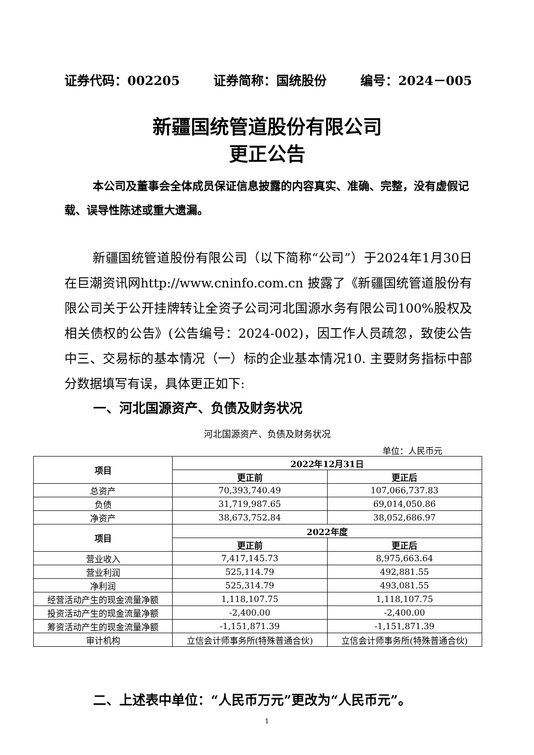证券代码：002205 证券简称：国统股份 编号：2024－005
新疆国统管道股份有限公司
更正公告
本公司及董事会全体成员保证信息披露的内容真实、准确、完整，没有虚假记载、误导性陈述或重大遗漏。
新疆国统管道股份有限公司（以下简称“公司”）于2024年1月30日在巨潮资讯网http://www.cninfo.com.cn 披露了《新疆国统管道股份有限公司关于公开挂牌转让全资子公司河北国源水务有限公司100%股权及相关债权的公告》(公告编号：2024-002)，因工作人员疏忽，致使公告中三、交易标的基本情况（一）标的企业基本情况10. 主要财务指标中部分数据填写有误，具体更正如下:
一、河北国源资产、负债及财务状况
河北国源资产、负债及财务状况
单位：人民币元
| 项目 | 2022年12月31日 | |
| --- | --- | --- |
| | 更正前 | 更正后 |
| 总资产 | 70,393,740.49 | 107,066,737.83 |
| 负债 | 31,719,987.65 | 69,014,050.86 |
| 净资产 | 38,673,752.84 | 38,052,686.97 |
| 项目 | 2022年度 | |
| | 更正前 | 更正后 |
| 营业收入 | 7,417,145.73 | 8,975,663.64 |
| 营业利润 | 525,114.79 | 492,881.55 |
| 净利润 | 525,314.79 | 493,081.55 |
| 经营活动产生的现金流量净额 | 1,118,107.75 | 1,118,107.75 |
| 投资活动产生的现金流量净额 | -2,400.00 | -2,400.00 |
| 筹资活动产生的现金流量净额 | -1,151,871.39 | -1,151,871.39 |
| 审计机构 | 立信会计师事务所(特殊普通合伙) | 立信会计师事务所(特殊普通合伙) |
二、上述表中单位：“人民币万元”更改为“人民币元”。
1